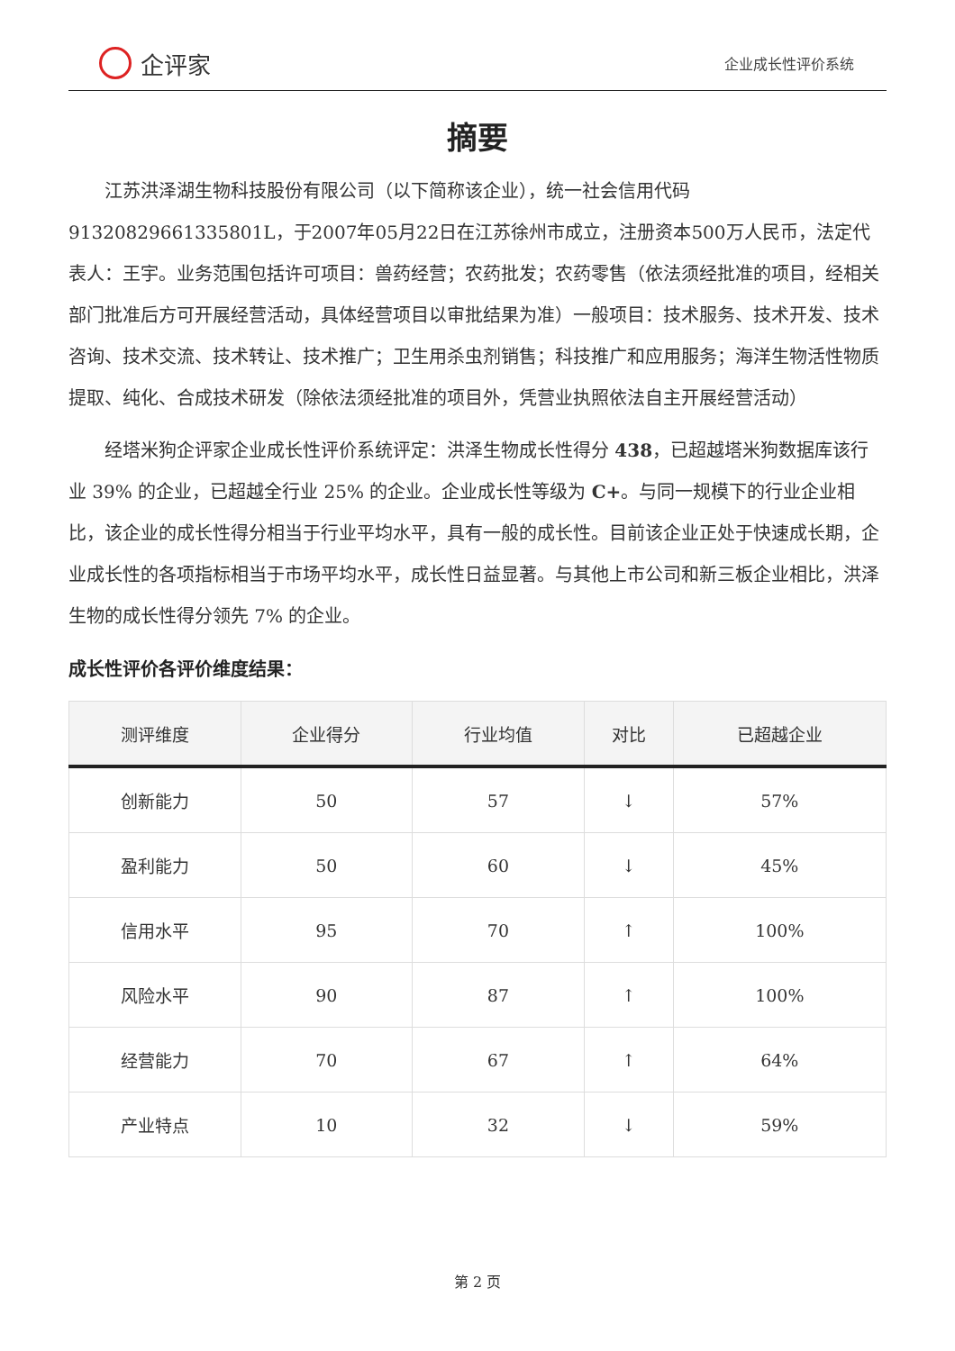企评家
企业成长性评价系统
摘要
江苏洪泽湖生物科技股份有限公司（以下简称该企业），统一社会信用代码91320829661335801L，于2007年05月22日在江苏徐州市成立，注册资本500万人民币，法定代表人：王宇。业务范围包括许可项目：兽药经营；农药批发；农药零售（依法须经批准的项目，经相关部门批准后方可开展经营活动，具体经营项目以审批结果为准）一般项目：技术服务、技术开发、技术咨询、技术交流、技术转让、技术推广；卫生用杀虫剂销售；科技推广和应用服务；海洋生物活性物质提取、纯化、合成技术研发（除依法须经批准的项目外，凭营业执照依法自主开展经营活动）
经塔米狗企评家企业成长性评价系统评定：洪泽生物成长性得分 438，已超越塔米狗数据库该行业 39% 的企业，已超越全行业 25% 的企业。企业成长性等级为 C+。与同一规模下的行业企业相比，该企业的成长性得分相当于行业平均水平，具有一般的成长性。目前该企业正处于快速成长期，企业成长性的各项指标相当于市场平均水平，成长性日益显著。与其他上市公司和新三板企业相比，洪泽生物的成长性得分领先 7% 的企业。
成长性评价各评价维度结果：
| 测评维度 | 企业得分 | 行业均值 | 对比 | 已超越企业 |
| --- | --- | --- | --- | --- |
| 创新能力 | 50 | 57 | ↓ | 57% |
| 盈利能力 | 50 | 60 | ↓ | 45% |
| 信用水平 | 95 | 70 | ↑ | 100% |
| 风险水平 | 90 | 87 | ↑ | 100% |
| 经营能力 | 70 | 67 | ↑ | 64% |
| 产业特点 | 10 | 32 | ↓ | 59% |
第 2 页